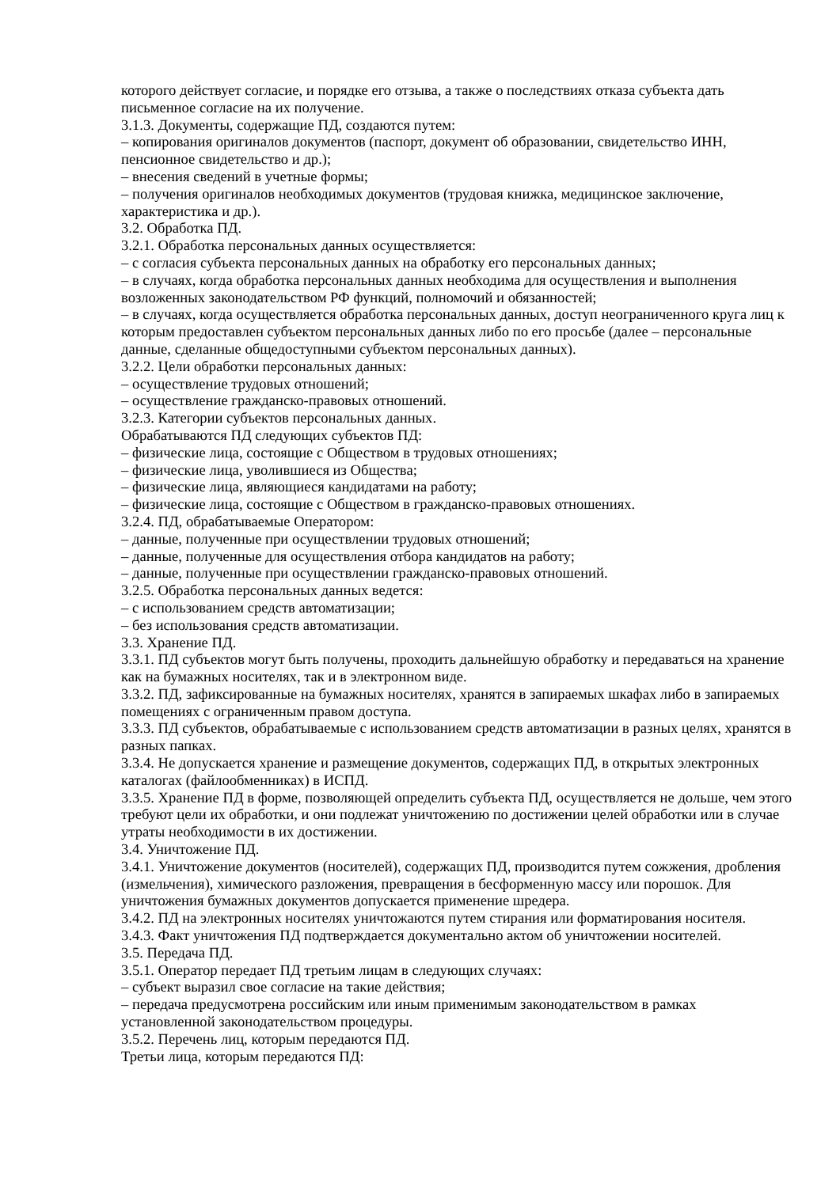которого действует согласие, и порядке его отзыва, а также о последствиях отказа субъекта дать письменное согласие на их получение.
3.1.3. Документы, содержащие ПД, создаются путем:
– копирования оригиналов документов (паспорт, документ об образовании, свидетельство ИНН, пенсионное свидетельство и др.);
– внесения сведений в учетные формы;
– получения оригиналов необходимых документов (трудовая книжка, медицинское заключение, характеристика и др.).
3.2. Обработка ПД.
3.2.1. Обработка персональных данных осуществляется:
– с согласия субъекта персональных данных на обработку его персональных данных;
– в случаях, когда обработка персональных данных необходима для осуществления и выполнения возложенных законодательством РФ функций, полномочий и обязанностей;
– в случаях, когда осуществляется обработка персональных данных, доступ неограниченного круга лиц к которым предоставлен субъектом персональных данных либо по его просьбе (далее – персональные данные, сделанные общедоступными субъектом персональных данных).
3.2.2. Цели обработки персональных данных:
– осуществление трудовых отношений;
– осуществление гражданско-правовых отношений.
3.2.3. Категории субъектов персональных данных.
Обрабатываются ПД следующих субъектов ПД:
– физические лица, состоящие с Обществом в трудовых отношениях;
– физические лица, уволившиеся из Общества;
– физические лица, являющиеся кандидатами на работу;
– физические лица, состоящие с Обществом в гражданско-правовых отношениях.
3.2.4. ПД, обрабатываемые Оператором:
– данные, полученные при осуществлении трудовых отношений;
– данные, полученные для осуществления отбора кандидатов на работу;
– данные, полученные при осуществлении гражданско-правовых отношений.
3.2.5. Обработка персональных данных ведется:
– с использованием средств автоматизации;
– без использования средств автоматизации.
3.3. Хранение ПД.
3.3.1. ПД субъектов могут быть получены, проходить дальнейшую обработку и передаваться на хранение как на бумажных носителях, так и в электронном виде.
3.3.2. ПД, зафиксированные на бумажных носителях, хранятся в запираемых шкафах либо в запираемых помещениях с ограниченным правом доступа.
3.3.3. ПД субъектов, обрабатываемые с использованием средств автоматизации в разных целях, хранятся в разных папках.
3.3.4. Не допускается хранение и размещение документов, содержащих ПД, в открытых электронных каталогах (файлообменниках) в ИСПД.
3.3.5. Хранение ПД в форме, позволяющей определить субъекта ПД, осуществляется не дольше, чем этого требуют цели их обработки, и они подлежат уничтожению по достижении целей обработки или в случае утраты необходимости в их достижении.
3.4. Уничтожение ПД.
3.4.1. Уничтожение документов (носителей), содержащих ПД, производится путем сожжения, дробления (измельчения), химического разложения, превращения в бесформенную массу или порошок. Для уничтожения бумажных документов допускается применение шредера.
3.4.2. ПД на электронных носителях уничтожаются путем стирания или форматирования носителя.
3.4.3. Факт уничтожения ПД подтверждается документально актом об уничтожении носителей.
3.5. Передача ПД.
3.5.1. Оператор передает ПД третьим лицам в следующих случаях:
– субъект выразил свое согласие на такие действия;
– передача предусмотрена российским или иным применимым законодательством в рамках установленной законодательством процедуры.
3.5.2. Перечень лиц, которым передаются ПД.
Третьи лица, которым передаются ПД: